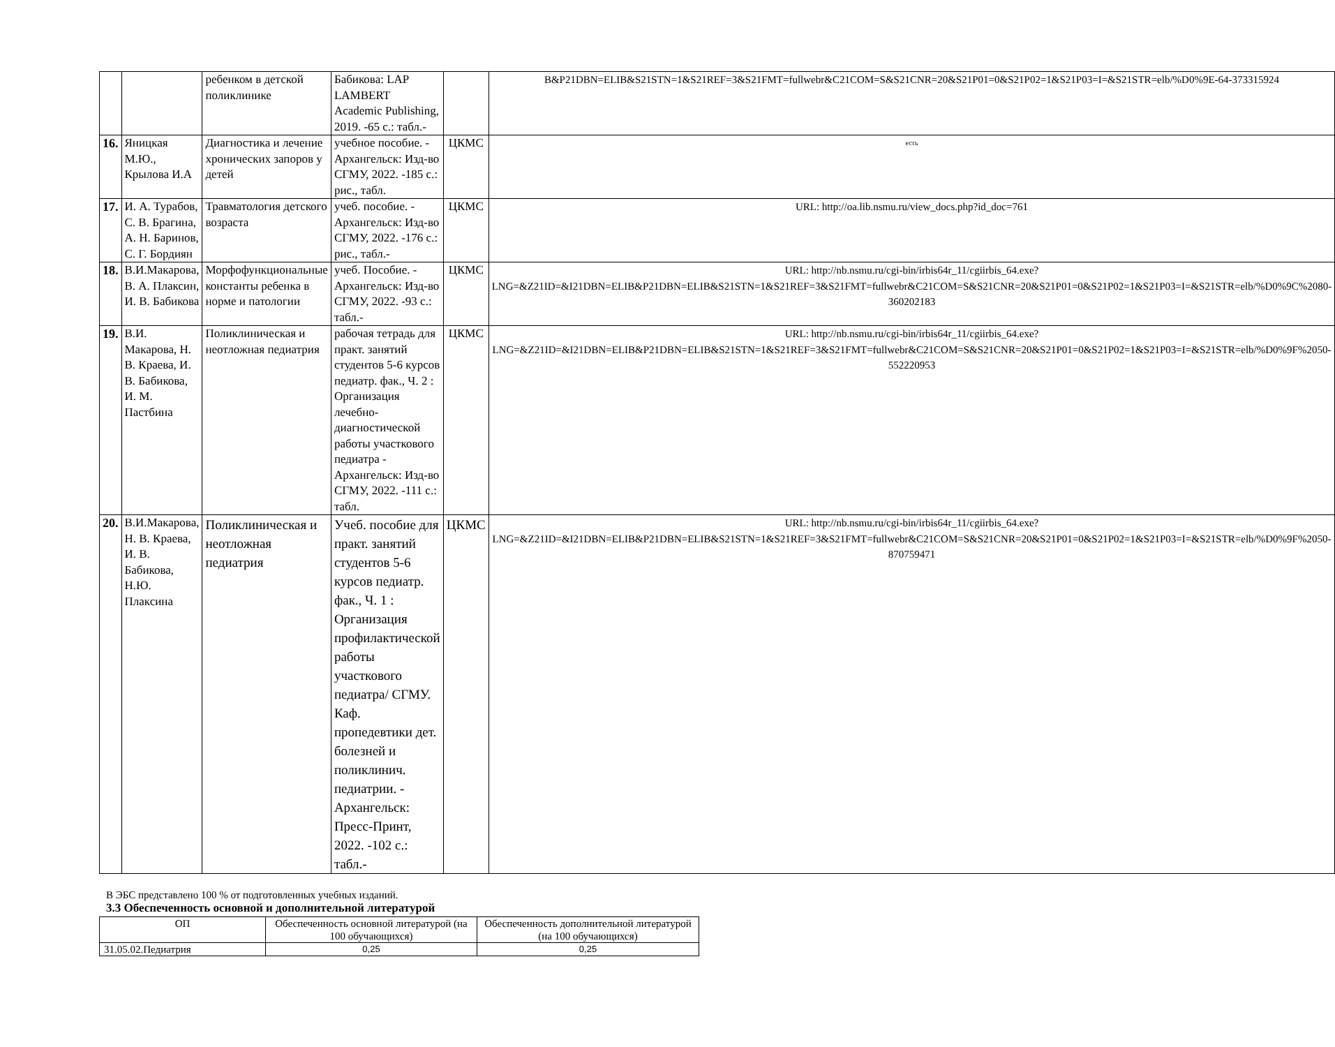| | | ребенком в детской поликлинике | Бабикова: LAP LAMBERT Academic Publishing, 2019. -65 с.: табл.- | | B&P21DBN=ELIB&S21STN=1&S21REF=3&S21FMT=fullwebr&C21COM=S&S21CNR=20&S21P01=0&S21P02=1&S21P03=I=&S21STR=elb/%D0%9E-64-373315924 |
| 16. | Яницкая М.Ю., Крылова И.А | Диагностика и лечение хронических запоров у детей | учебное пособие. - Архангельск: Изд-во СГМУ, 2022. -185 с.: рис., табл. | ЦКМС | есть |
| 17. | И. А. Турабов, С. В. Брагина, А. Н. Баринов, С. Г. Бордиян | Травматология детского возраста | учеб. пособие. - Архангельск: Изд-во СГМУ, 2022. -176 с.: рис., табл.- | ЦКМС | URL: http://oa.lib.nsmu.ru/view_docs.php?id_doc=761 |
| 18. | В.И.Макарова, В. А. Плаксин, И. В. Бабикова | Морфофункциональные константы ребенка в норме и патологии | учеб. Пособие. - Архангельск: Изд-во СГМУ, 2022. -93 с.: табл.- | ЦКМС | URL: http://nb.nsmu.ru/cgi-bin/irbis64r_11/cgiirbis_64.exe?LNG=&Z21ID=&I21DBN=ELIB&P21DBN=ELIB&S21STN=1&S21REF=3&S21FMT=fullwebr&C21COM=S&S21CNR=20&S21P01=0&S21P02=1&S21P03=I=&S21STR=elb/%D0%9C%2080-360202183 |
| 19. | В.И. Макарова, Н. В. Краева, И. В. Бабикова, И. М. Пастбина | Поликлиническая и неотложная педиатрия | рабочая тетрадь для практ. занятий студентов 5-6 курсов педиатр. фак., Ч. 2 : Организация лечебно-диагностической работы участкового педиатра - Архангельск: Изд-во СГМУ, 2022. -111 с.: табл. | ЦКМС | URL: http://nb.nsmu.ru/cgi-bin/irbis64r_11/cgiirbis_64.exe?LNG=&Z21ID=&I21DBN=ELIB&P21DBN=ELIB&S21STN=1&S21REF=3&S21FMT=fullwebr&C21COM=S&S21CNR=20&S21P01=0&S21P02=1&S21P03=I=&S21STR=elb/%D0%9F%2050-552220953 |
| 20. | В.И.Макарова, Н. В. Краева, И. В. Бабикова, Н.Ю. Плаксина | Поликлиническая и неотложная педиатрия | Учеб. пособие для практ. занятий студентов 5-6 курсов педиатр. фак., Ч. 1 : Организация профилактической работы участкового педиатра/ СГМУ. Каф. пропедевтики дет. болезней и поликлинич. педиатрии. - Архангельск: Пресс-Принт, 2022. -102 с.: табл.- | ЦКМС | URL: http://nb.nsmu.ru/cgi-bin/irbis64r_11/cgiirbis_64.exe?LNG=&Z21ID=&I21DBN=ELIB&P21DBN=ELIB&S21STN=1&S21REF=3&S21FMT=fullwebr&C21COM=S&S21CNR=20&S21P01=0&S21P02=1&S21P03=I=&S21STR=elb/%D0%9F%2050-870759471 |
В ЭБС представлено 100 % от подготовленных учебных изданий.
3.3 Обеспеченность основной и дополнительной литературой
| ОП | Обеспеченность основной литературой (на 100 обучающихся) | Обеспеченность дополнительной литературой (на 100 обучающихся) |
| 31.05.02.Педиатрия | 0,25 | 0,25 |